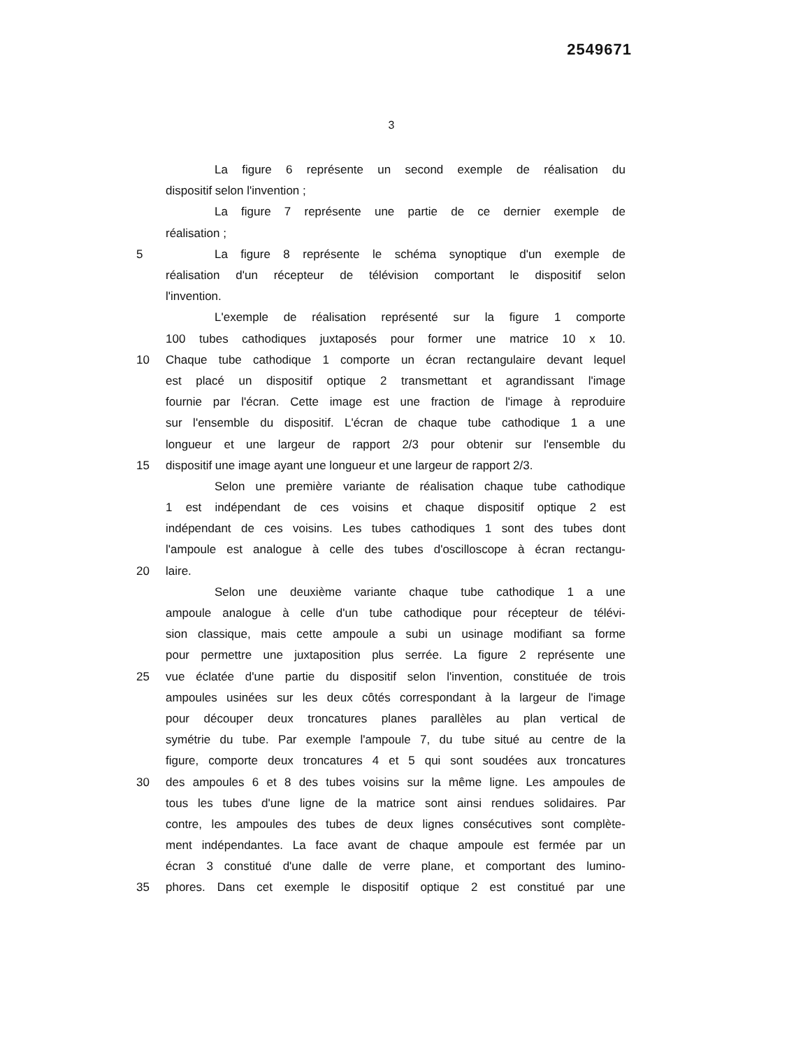2549671
3
La figure 6 représente un second exemple de réalisation du
dispositif selon l'invention ;
La figure 7 représente une partie de ce dernier exemple de
réalisation ;
5 La figure 8 représente le schéma synoptique d'un exemple de
réalisation d'un récepteur de télévision comportant le dispositif selon
l'invention.
L'exemple de réalisation représenté sur la figure 1 comporte
100 tubes cathodiques juxtaposés pour former une matrice 10 x 10.
10 Chaque tube cathodique 1 comporte un écran rectangulaire devant lequel
est placé un dispositif optique 2 transmettant et agrandissant l'image
fournie par l'écran. Cette image est une fraction de l'image à reproduire
sur l'ensemble du dispositif. L'écran de chaque tube cathodique 1 a une
longueur et une largeur de rapport 2/3 pour obtenir sur l'ensemble du
15 dispositif une image ayant une longueur et une largeur de rapport 2/3.
Selon une première variante de réalisation chaque tube cathodique
1 est indépendant de ces voisins et chaque dispositif optique 2 est
indépendant de ces voisins. Les tubes cathodiques 1 sont des tubes dont
l'ampoule est analogue à celle des tubes d'oscilloscope à écran rectangu-
20 laire.
Selon une deuxième variante chaque tube cathodique 1 a une
ampoule analogue à celle d'un tube cathodique pour récepteur de télévi-
sion classique, mais cette ampoule a subi un usinage modifiant sa forme
pour permettre une juxtaposition plus serrée. La figure 2 représente une
25 vue éclatée d'une partie du dispositif selon l'invention, constituée de trois
ampoules usinées sur les deux côtés correspondant à la largeur de l'image
pour découper deux troncatures planes parallèles au plan vertical de
symétrie du tube. Par exemple l'ampoule 7, du tube situé au centre de la
figure, comporte deux troncatures 4 et 5 qui sont soudées aux troncatures
30 des ampoules 6 et 8 des tubes voisins sur la même ligne. Les ampoules de
tous les tubes d'une ligne de la matrice sont ainsi rendues solidaires. Par
contre, les ampoules des tubes de deux lignes consécutives sont complète-
ment indépendantes. La face avant de chaque ampoule est fermée par un
écran 3 constitué d'une dalle de verre plane, et comportant des lumino-
35 phores. Dans cet exemple le dispositif optique 2 est constitué par une